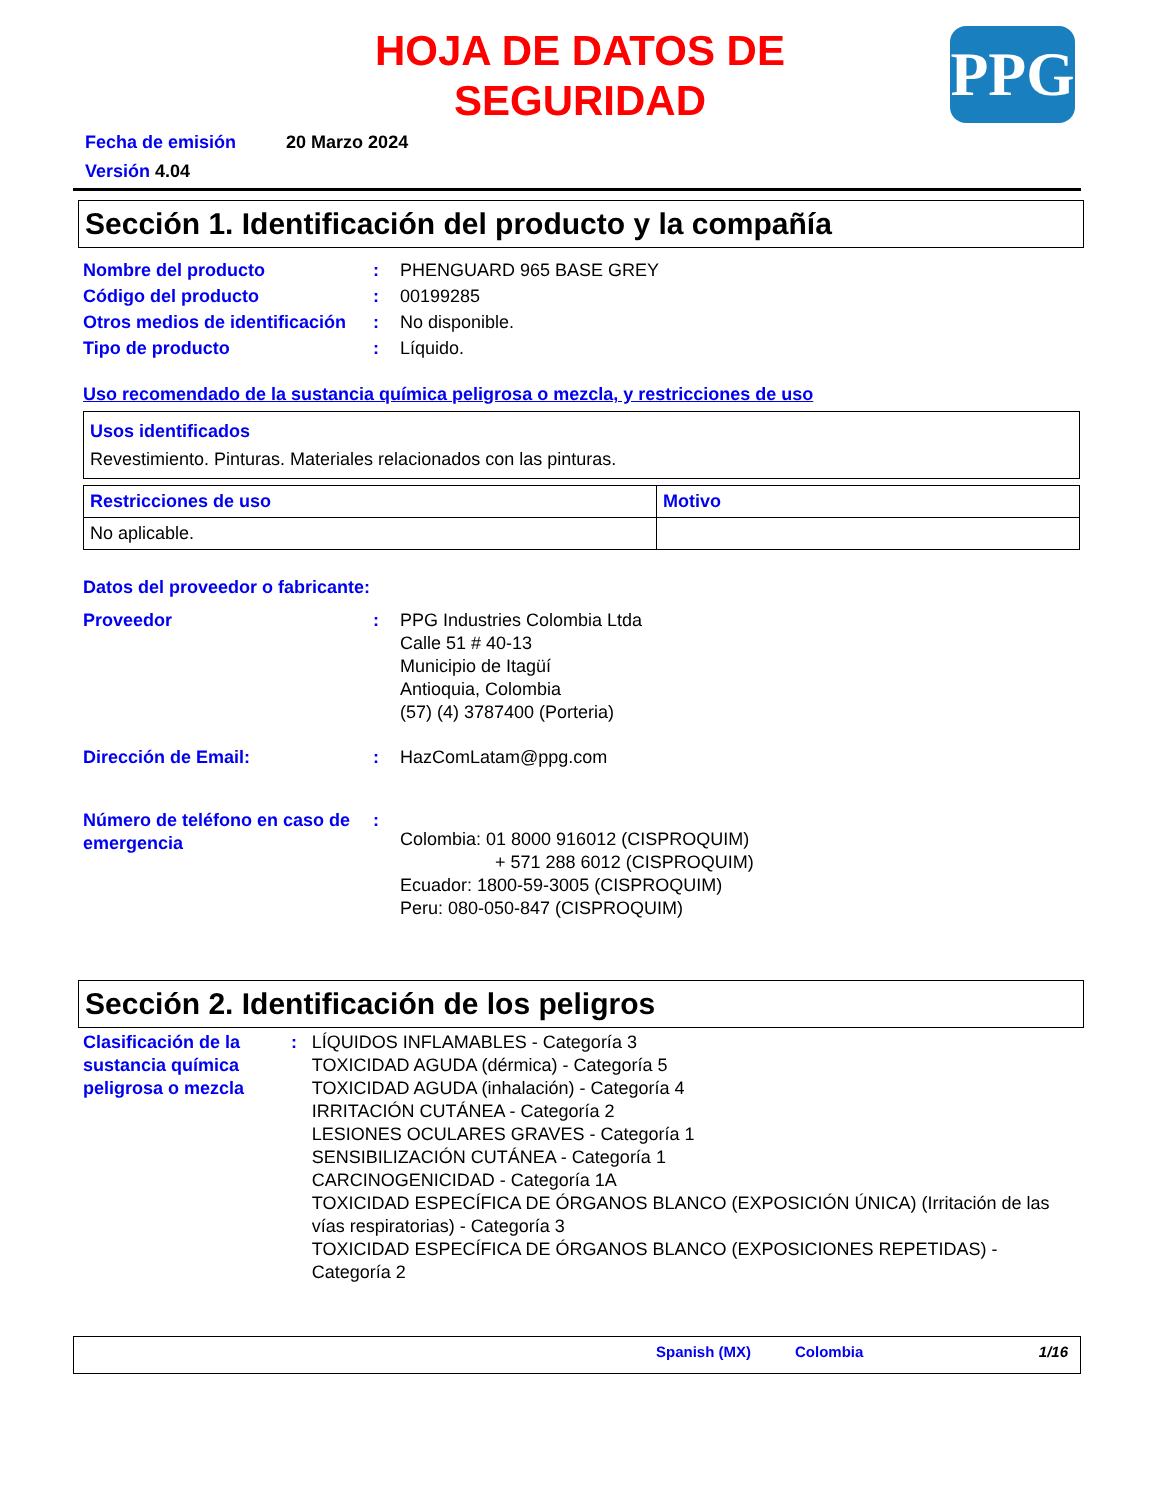HOJA DE DATOS DE SEGURIDAD
PPG
Fecha de emisión 20 Marzo 2024
Versión 4.04
Sección 1. Identificación del producto y la compañía
Nombre del producto : PHENGUARD 965 BASE GREY
Código del producto : 00199285
Otros medios de identificación
: No disponible.
Tipo de producto : Líquido.
Uso recomendado de la sustancia química peligrosa o mezcla, y restricciones de uso
| Usos identificados Revestimiento. Pinturas. Materiales relacionados con las pinturas. |
| Restricciones de uso | Motivo |
| No aplicable. | |
Datos del proveedor o fabricante:
Proveedor : PPG Industries Colombia Ltda
Calle 51 # 40-13
Municipio de Itagüí
Antioquia, Colombia
(57) (4) 3787400 (Porteria)
Dirección de Email: : HazComLatam@ppg.com
Número de teléfono en caso de emergencia
:
Colombia: 01 8000 916012 (CISPROQUIM)
+ 571 288 6012 (CISPROQUIM)
Ecuador: 1800-59-3005 (CISPROQUIM)
Peru: 080-050-847 (CISPROQUIM)
Sección 2. Identificación de los peligros
Clasificación de la sustancia química peligrosa o mezcla
: LÍQUIDOS INFLAMABLES - Categoría 3
TOXICIDAD AGUDA (dérmica) - Categoría 5
TOXICIDAD AGUDA (inhalación) - Categoría 4
IRRITACIÓN CUTÁNEA - Categoría 2
LESIONES OCULARES GRAVES - Categoría 1
SENSIBILIZACIÓN CUTÁNEA - Categoría 1
CARCINOGENICIDAD - Categoría 1A
TOXICIDAD ESPECÍFICA DE ÓRGANOS BLANCO (EXPOSICIÓN ÚNICA) (Irritación de las vías respiratorias) - Categoría 3
TOXICIDAD ESPECÍFICA DE ÓRGANOS BLANCO (EXPOSICIONES REPETIDAS) - Categoría 2
Spanish (MX) Colombia 1/16